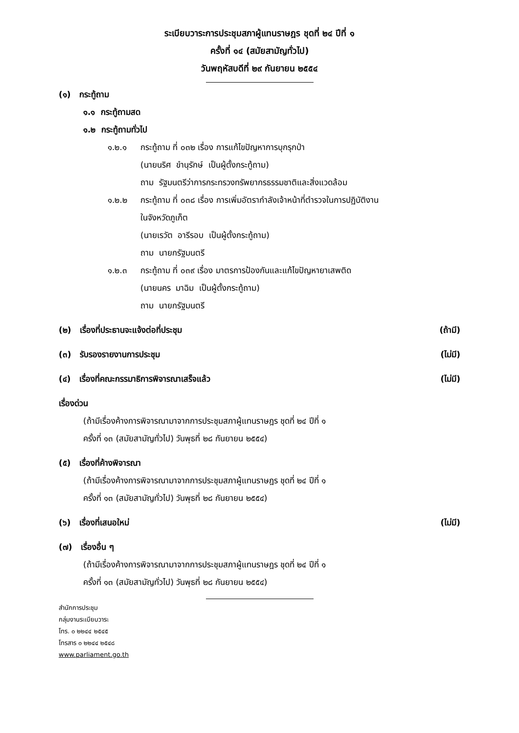ระเบียบวาระการประชุมสภาผู้แทนราษฎร ชุดที่ ๒๔ ปีที่ ๑
ครั้งที่ ๑๔ (สมัยสามัญทั่วไป)
วันพฤหัสบดีที่ ๒๙ กันยายน ๒๕๕๔
(๑) กระทู้ถาม
๑.๑ กระทู้ถามสด
๑.๒ กระทู้ถามทั่วไป
๑.๒.๑ กระทู้ถาม ที่ ๐๓๒ เรื่อง การแก้ไขปัญหาการบุกรุกป่า
(นายนริศ ขำนุรักษ์ เป็นผู้ตั้งกระทู้ถาม)
ถาม รัฐมนตรีว่าการกระทรวงทรัพยากรธรรมชาติและสิ่งแวดล้อม
๑.๒.๒ กระทู้ถาม ที่ ๐๓๘ เรื่อง การเพิ่มอัตรากำลังเจ้าหน้าที่ตำรวจในการปฏิบัติงาน
ในจังหวัดภูเก็ต
(นายเรวัต อารีรอบ เป็นผู้ตั้งกระทู้ถาม)
ถาม นายกรัฐมนตรี
๑.๒.๓ กระทู้ถาม ที่ ๐๓๙ เรื่อง มาตรการป้องกันและแก้ไขปัญหายาเสพติด
(นายนคร มาฉิม เป็นผู้ตั้งกระทู้ถาม)
ถาม นายกรัฐมนตรี
(๒) เรื่องที่ประธานจะแจ้งต่อที่ประชุม (ถ้ามี)
(๓) รับรองรายงานการประชุม (ไม่มี)
(๔) เรื่องที่คณะกรรมาธิการพิจารณาเสร็จแล้ว (ไม่มี)
เรื่องด่วน
(ถ้ามีเรื่องค้างการพิจารณามาจากการประชุมสภาผู้แทนราษฎร ชุดที่ ๒๔ ปีที่ ๑
ครั้งที่ ๑๓ (สมัยสามัญทั่วไป) วันพุธที่ ๒๘ กันยายน ๒๕๕๔)
(๕) เรื่องที่ค้างพิจารณา
(ถ้ามีเรื่องค้างการพิจารณามาจากการประชุมสภาผู้แทนราษฎร ชุดที่ ๒๔ ปีที่ ๑
ครั้งที่ ๑๓ (สมัยสามัญทั่วไป) วันพุธที่ ๒๘ กันยายน ๒๕๕๔)
(๖) เรื่องที่เสนอใหม่ (ไม่มี)
(๗) เรื่องอื่น ๆ
(ถ้ามีเรื่องค้างการพิจารณามาจากการประชุมสภาผู้แทนราษฎร ชุดที่ ๒๔ ปีที่ ๑
ครั้งที่ ๑๓ (สมัยสามัญทั่วไป) วันพุธที่ ๒๘ กันยายน ๒๕๕๔)
สำนักการประชุม
กลุ่มงานระเบียบวาระ
โทร. ๐ ๒๒๔๔ ๒๕๔๕
โทรสาร ๐ ๒๒๔๔ ๒๕๔๘
www.parliament.go.th